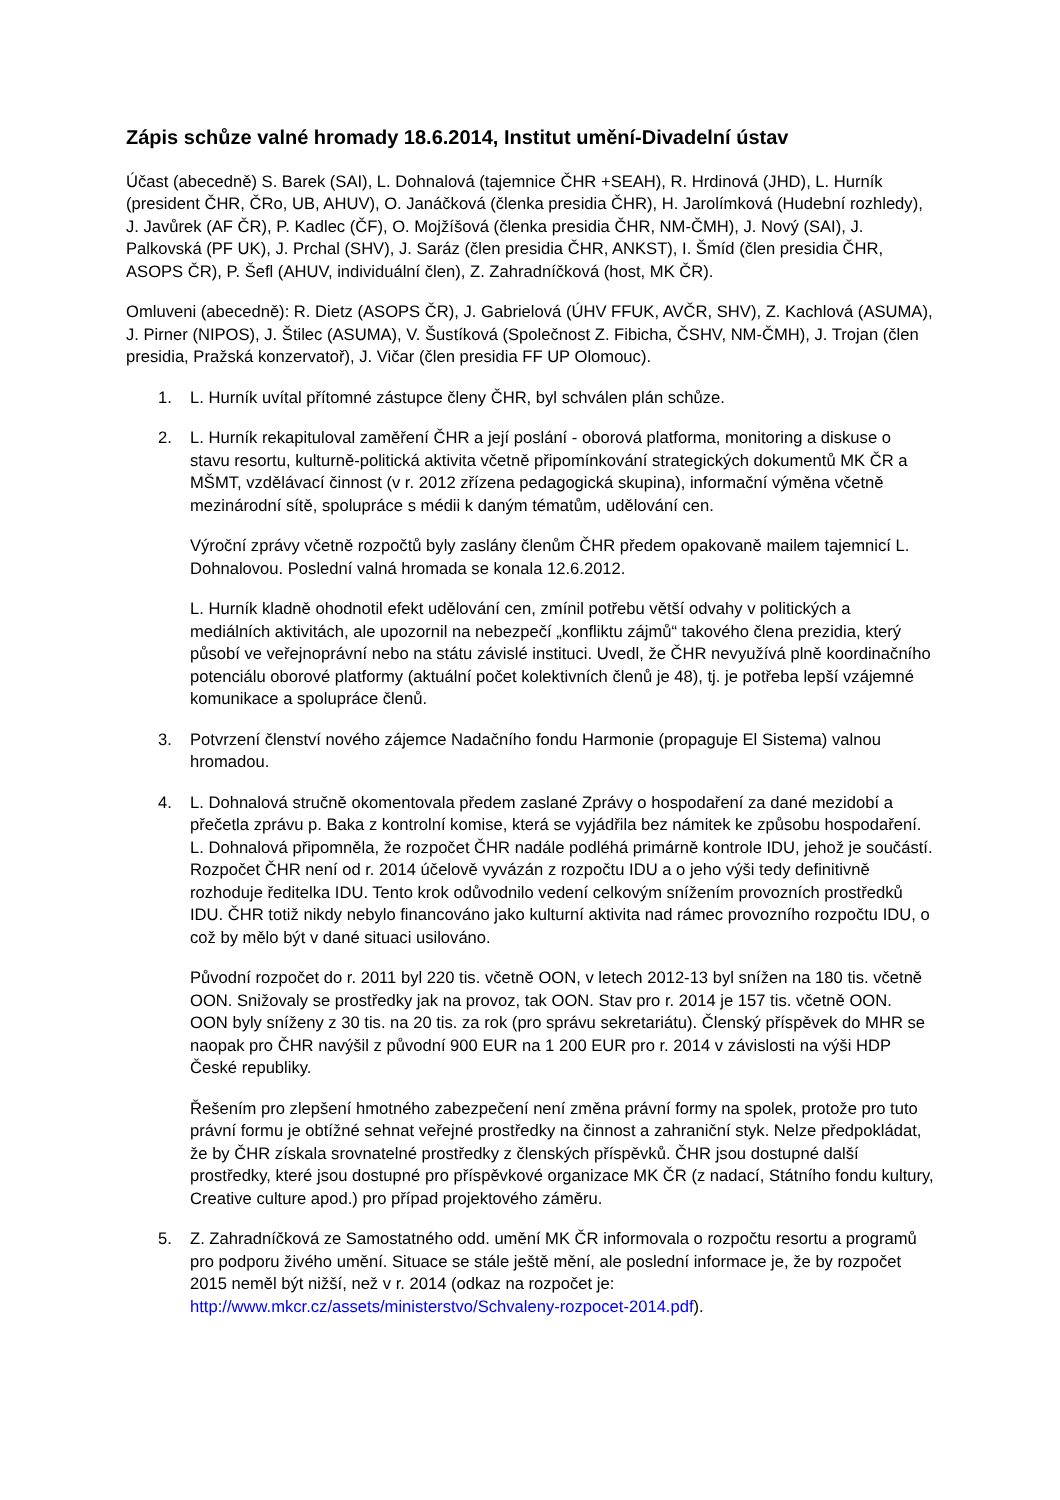Zápis schůze valné hromady 18.6.2014, Institut umění-Divadelní ústav
Účast (abecedně) S. Barek (SAI), L. Dohnalová (tajemnice ČHR +SEAH), R. Hrdinová (JHD), L. Hurník (president ČHR, ČRo, UB, AHUV), O. Janáčková (členka presidia ČHR), H. Jarolímková (Hudební rozhledy), J. Javůrek (AF ČR), P. Kadlec (ČF), O. Mojžíšová (členka presidia ČHR, NM-ČMH), J. Nový (SAI), J. Palkovská (PF UK), J. Prchal (SHV), J. Saráz (člen presidia ČHR, ANKST), I. Šmíd (člen presidia ČHR, ASOPS ČR), P. Šefl (AHUV, individuální člen), Z. Zahradníčková (host, MK ČR).
Omluveni (abecedně): R. Dietz (ASOPS ČR), J. Gabrielová (ÚHV FFUK, AVČR, SHV), Z. Kachlová (ASUMA), J. Pirner (NIPOS), J. Štilec (ASUMA), V. Šustíková (Společnost Z. Fibicha, ČSHV, NM-ČMH), J. Trojan (člen presidia, Pražská konzervatoř), J. Vičar (člen presidia FF UP Olomouc).
1. L. Hurník uvítal přítomné zástupce členy ČHR, byl schválen plán schůze.
2. L. Hurník rekapituloval zaměření ČHR a její poslání - oborová platforma, monitoring a diskuse o stavu resortu, kulturně-politická aktivita včetně připomínkování strategických dokumentů MK ČR a MŠMT, vzdělávací činnost (v r. 2012 zřízena pedagogická skupina), informační výměna včetně mezinárodní sítě, spolupráce s médii k daným tématům, udělování cen.
Výroční zprávy včetně rozpočtů byly zaslány členům ČHR předem opakovaně mailem tajemnicí L. Dohnalovou. Poslední valná hromada se konala 12.6.2012.
L. Hurník kladně ohodnotil efekt udělování cen, zmínil potřebu větší odvahy v politických a mediálních aktivitách, ale upozornil na nebezpečí „konfliktu zájmů“ takového člena prezidia, který působí ve veřejnoprávní nebo na státu závislé instituci. Uvedl, že ČHR nevyužívá plně koordinačního potenciálu oborové platformy (aktuální počet kolektivních členů je 48), tj. je potřeba lepší vzájemné komunikace a spolupráce členů.
3. Potvrzení členství nového zájemce Nadačního fondu Harmonie (propaguje El Sistema) valnou hromadou.
4. L. Dohnalová stručně okomentovala předem zaslané Zprávy o hospodaření za dané mezidobí a přečetla zprávu p. Baka z kontrolní komise, která se vyjádřila bez námitek ke způsobu hospodaření. L. Dohnalová připomněla, že rozpočet ČHR nadále podléhá primárně kontrole IDU, jehož je součástí. Rozpočet ČHR není od r. 2014 účelově vyvázán z rozpočtu IDU a o jeho výši tedy definitivně rozhoduje ředitelka IDU. Tento krok odůvodnilo vedení celkovým snížením provozních prostředků IDU. ČHR totiž nikdy nebylo financováno jako kulturní aktivita nad rámec provozního rozpočtu IDU, o což by mělo být v dané situaci usilováno.
Původní rozpočet do r. 2011 byl 220 tis. včetně OON, v letech 2012-13 byl snížen na 180 tis. včetně OON. Snižovaly se prostředky jak na provoz, tak OON. Stav pro r. 2014 je 157 tis. včetně OON. OON byly sníženy z 30 tis. na 20 tis. za rok (pro správu sekretariátu). Členský příspěvek do MHR se naopak pro ČHR navýšil z původní 900 EUR na 1 200 EUR pro r. 2014 v závislosti na výši HDP České republiky.
Řešením pro zlepšení hmotného zabezpečení není změna právní formy na spolek, protože pro tuto právní formu je obtížné sehnat veřejné prostředky na činnost a zahraniční styk. Nelze předpokládat, že by ČHR získala srovnatelné prostředky z členských příspěvků. ČHR jsou dostupné další prostředky, které jsou dostupné pro příspěvkové organizace MK ČR (z nadací, Státního fondu kultury, Creative culture apod.) pro případ projektového záměru.
5. Z. Zahradníčková ze Samostatného odd. umění MK ČR informovala o rozpočtu resortu a programů pro podporu živého umění. Situace se stále ještě mění, ale poslední informace je, že by rozpočet 2015 neměl být nižší, než v r. 2014 (odkaz na rozpočet je: http://www.mkcr.cz/assets/ministerstvo/Schvaleny-rozpocet-2014.pdf).